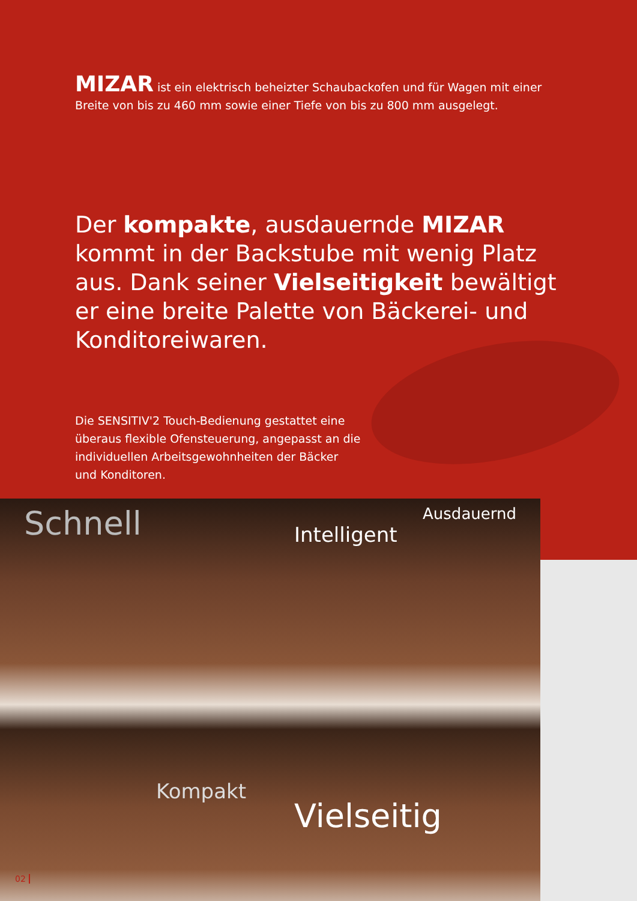MIZAR ist ein elektrisch beheizter Schaubackofen und für Wagen mit einer Breite von bis zu 460 mm sowie einer Tiefe von bis zu 800 mm ausgelegt.
Der kompakte, ausdauernde MIZAR kommt in der Backstube mit wenig Platz aus. Dank seiner Vielseitigkeit bewältigt er eine breite Palette von Bäckerei- und Konditoreiwaren.
Die SENSITIV'2 Touch-Bedienung gestattet eine überaus flexible Ofensteuerung, angepasst an die individuellen Arbeitsgewohnheiten der Bäcker und Konditoren.
Schnell
Ausdauernd
Intelligent
Kompakt
Vielseitig
02